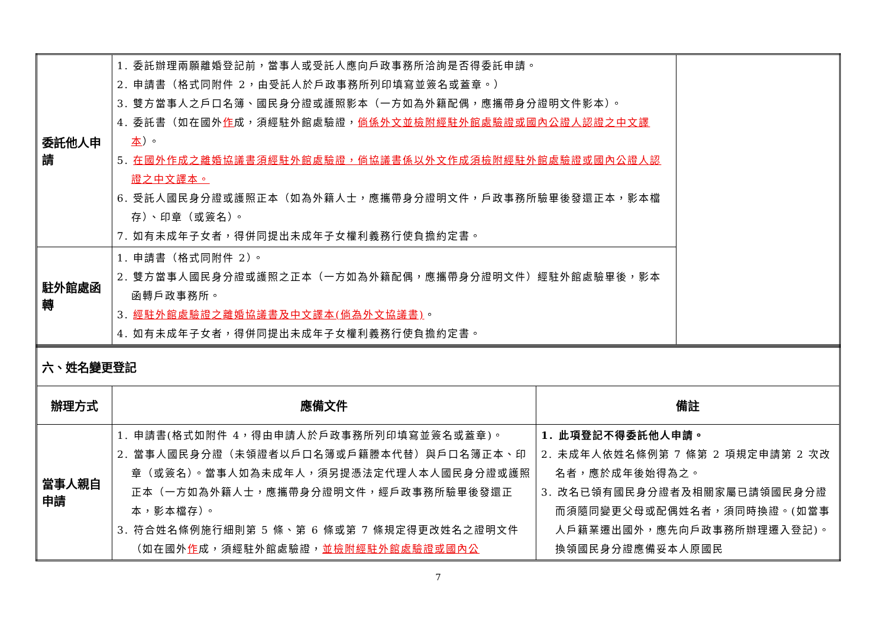| 委託他人申請 | 1. 委託辦理兩願離婚登記前，當事人或受託人應向戶政事務所洽詢是否得委託申請。 2. 申請書（格式同附件 2，由受託人於戶政事務所列印填寫並簽名或蓋章。） 3. 雙方當事人之戶口名簿、國民身分證或護照影本（一方如為外籍配偶，應攜帶身分證明文件影本）。 4. 委託書（如在國外 作 成，須經駐外館處驗證， 倘係外文並檢附經駐外館處驗證或國內公證人認證之中文譯本 ）。 5. 在國外作成之離婚協議書須經駐外館處驗證，倘協議書係以外文作成須檢附經駐外館處驗證或國內公證人認證之中文譯本。 6. 受託人國民身分證或護照正本（如為外籍人士，應攜帶身分證明文件，戶政事務所驗畢後發還正本，影本檔存）、印章（或簽名）。 7. 如有未成年子女者，得併同提出未成年子女權利義務行使負擔約定書。 | |
| 駐外館處函轉 | 1. 申請書（格式同附件 2）。 2. 雙方當事人國民身分證或護照之正本（一方如為外籍配偶，應攜帶身分證明文件）經駐外館處驗畢後，影本函轉戶政事務所。 3. 經駐外館處驗證之離婚協議書及中文譯本(倘為外文協議書) 。 4. 如有未成年子女者，得併同提出未成年子女權利義務行使負擔約定書。 | |
| 六、姓名變更登記 | | |
| 辦理方式 | 應備文件 | 備註 |
| 當事人親自申請 | 1. 申請書(格式如附件 4，得由申請人於戶政事務所列印填寫並簽名或蓋章)。 2. 當事人國民身分證（未領證者以戶口名簿或戶籍謄本代替）與戶口名簿正本、印章（或簽名）。當事人如為未成年人，須另提憑法定代理人本人國民身分證或護照正本（一方如為外籍人士，應攜帶身分證明文件，經戶政事務所驗畢後發還正本，影本檔存）。 3. 符合姓名條例施行細則第 5 條、第 6 條或第 7 條規定得更改姓名之證明文件（如在國外 作 成，須經駐外館處驗證， 並檢附經駐外館處驗證或國內公 | 1. 此項登記不得委託他人申請。 2. 未成年人依姓名條例第 7 條第 2 項規定申請第 2 次改名者，應於成年後始得為之。 3. 改名已領有國民身分證者及相關家屬已請領國民身分證而須隨同變更父母或配偶姓名者，須同時換證。(如當事人戶籍業遷出國外，應先向戶政事務所辦理遷入登記)。換領國民身分證應備妥本人原國民 |
7